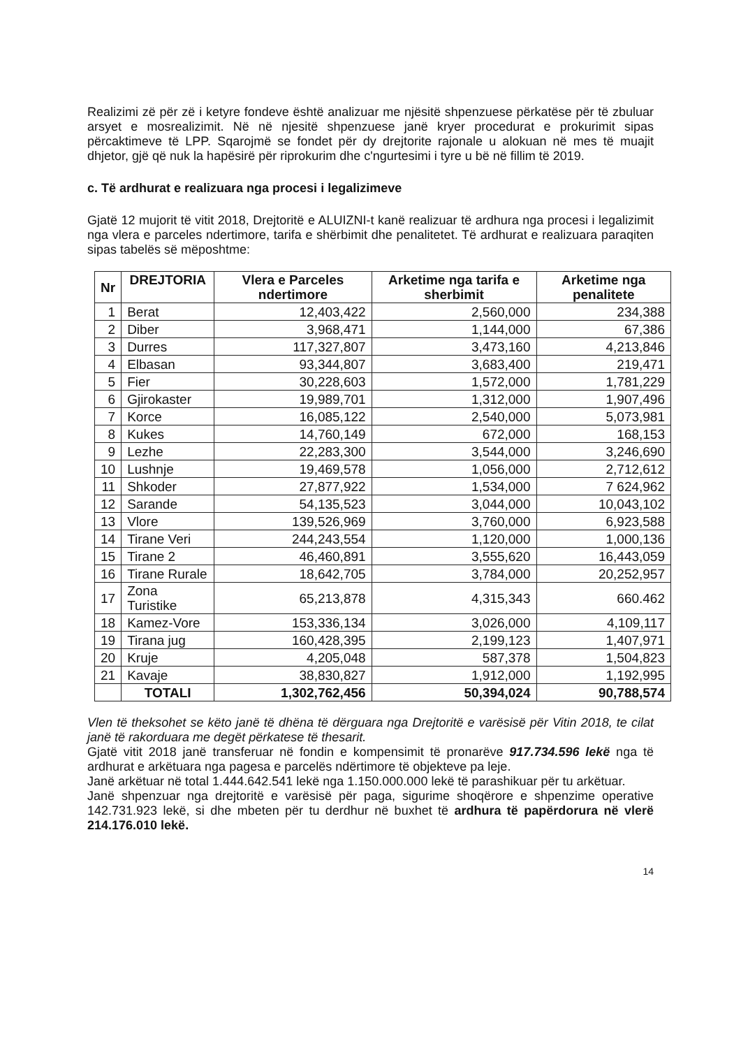Realizimi zë për zë i ketyre fondeve është analizuar me njësitë shpenzuese përkatëse për të zbuluar arsyet e mosrealizimit. Në në njesitë shpenzuese janë kryer procedurat e prokurimit sipas përcaktimeve të LPP. Sqarojmë se fondet për dy drejtorite rajonale u alokuan në mes të muajit dhjetor, gjë që nuk la hapësirë për riprokurim dhe c'ngurtesimi i tyre u bë në fillim të 2019.
c. Të ardhurat e realizuara nga procesi i legalizimeve
Gjatë 12 mujorit të vitit 2018, Drejtoritë e ALUIZNI-t kanë realizuar të ardhura nga procesi i legalizimit nga vlera e parceles ndertimore, tarifa e shërbimit dhe penalitetet. Të ardhurat e realizuara paraqiten sipas tabelës së mëposhtme:
| Nr | DREJTORIA | Vlera e Parceles ndertimore | Arketime nga tarifa e sherbimit | Arketime nga penalitete |
| --- | --- | --- | --- | --- |
| 1 | Berat | 12,403,422 | 2,560,000 | 234,388 |
| 2 | Diber | 3,968,471 | 1,144,000 | 67,386 |
| 3 | Durres | 117,327,807 | 3,473,160 | 4,213,846 |
| 4 | Elbasan | 93,344,807 | 3,683,400 | 219,471 |
| 5 | Fier | 30,228,603 | 1,572,000 | 1,781,229 |
| 6 | Gjirokaster | 19,989,701 | 1,312,000 | 1,907,496 |
| 7 | Korce | 16,085,122 | 2,540,000 | 5,073,981 |
| 8 | Kukes | 14,760,149 | 672,000 | 168,153 |
| 9 | Lezhe | 22,283,300 | 3,544,000 | 3,246,690 |
| 10 | Lushnje | 19,469,578 | 1,056,000 | 2,712,612 |
| 11 | Shkoder | 27,877,922 | 1,534,000 | 7 624,962 |
| 12 | Sarande | 54,135,523 | 3,044,000 | 10,043,102 |
| 13 | Vlore | 139,526,969 | 3,760,000 | 6,923,588 |
| 14 | Tirane Veri | 244,243,554 | 1,120,000 | 1,000,136 |
| 15 | Tirane 2 | 46,460,891 | 3,555,620 | 16,443,059 |
| 16 | Tirane Rurale | 18,642,705 | 3,784,000 | 20,252,957 |
| 17 | Zona Turistike | 65,213,878 | 4,315,343 | 660.462 |
| 18 | Kamez-Vore | 153,336,134 | 3,026,000 | 4,109,117 |
| 19 | Tirana jug | 160,428,395 | 2,199,123 | 1,407,971 |
| 20 | Kruje | 4,205,048 | 587,378 | 1,504,823 |
| 21 | Kavaje | 38,830,827 | 1,912,000 | 1,192,995 |
| | TOTALI | 1,302,762,456 | 50,394,024 | 90,788,574 |
Vlen të theksohet se këto janë të dhëna të dërguara nga Drejtoritë e varësisë për Vitin 2018, te cilat janë të rakorduara me degët përkatese të thesarit.
Gjatë vitit 2018 janë transferuar në fondin e kompensimit të pronarëve 917.734.596 lekë nga të ardhurat e arkëtuara nga pagesa e parcelës ndërtimore të objekteve pa leje.
Janë arkëtuar në total 1.444.642.541 lekë nga 1.150.000.000 lekë të parashikuar për tu arkëtuar.
Janë shpenzuar nga drejtoritë e varësisë për paga, sigurime shoqërore e shpenzime operative 142.731.923 lekë, si dhe mbeten për tu derdhur në buxhet të ardhura të papërdorura në vlerë 214.176.010 lekë.
14